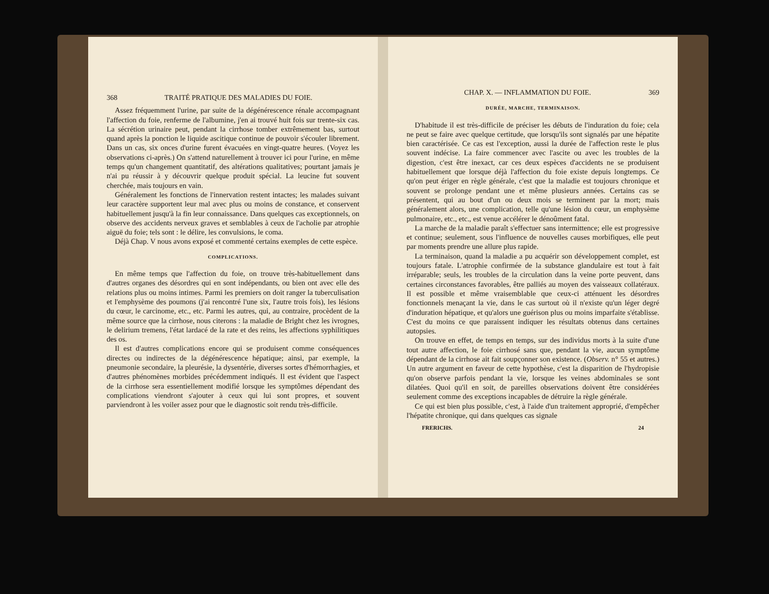368 TRAITÉ PRATIQUE DES MALADIES DU FOIE.
Assez fréquemment l'urine, par suite de la dégénérescence rénale accompagnant l'affection du foie, renferme de l'albumine, j'en ai trouvé huit fois sur trente-six cas. La sécrétion urinaire peut, pendant la cirrhose tomber extrêmement bas, surtout quand après la ponction le liquide ascitique continue de pouvoir s'écouler librement. Dans un cas, six onces d'urine furent évacuées en vingt-quatre heures. (Voyez les observations ci-après.) On s'attend naturellement à trouver ici pour l'urine, en même temps qu'un changement quantitatif, des altérations qualitatives; pourtant jamais je n'ai pu réussir à y découvrir quelque produit spécial. La leucine fut souvent cherchée, mais toujours en vain.
Généralement les fonctions de l'innervation restent intactes; les malades suivant leur caractère supportent leur mal avec plus ou moins de constance, et conservent habituellement jusqu'à la fin leur connaissance. Dans quelques cas exceptionnels, on observe des accidents nerveux graves et semblables à ceux de l'acholie par atrophie aiguë du foie; tels sont : le délire, les convulsions, le coma.
Déjà Chap. V nous avons exposé et commenté certains exemples de cette espèce.
COMPLICATIONS.
En même temps que l'affection du foie, on trouve très-habituellement dans d'autres organes des désordres qui en sont indépendants, ou bien ont avec elle des relations plus ou moins intimes. Parmi les premiers on doit ranger la tuberculisation et l'emphysème des poumons (j'ai rencontré l'une six, l'autre trois fois), les lésions du cœur, le carcinome, etc., etc. Parmi les autres, qui, au contraire, procèdent de la même source que la cirrhose, nous citerons : la maladie de Bright chez les ivrognes, le delirium tremens, l'état lardacé de la rate et des reins, les affections syphilitiques des os.
Il est d'autres complications encore qui se produisent comme conséquences directes ou indirectes de la dégénérescence hépatique; ainsi, par exemple, la pneumonie secondaire, la pleurésie, la dysentérie, diverses sortes d'hémorrhagies, et d'autres phénomènes morbides précédemment indiqués. Il est évident que l'aspect de la cirrhose sera essentiellement modifié lorsque les symptômes dépendant des complications viendront s'ajouter à ceux qui lui sont propres, et souvent parviendront à les voiler assez pour que le diagnostic soit rendu très-difficile.
CHAP. X. — INFLAMMATION DU FOIE. 369
DURÉE, MARCHE, TERMINAISON.
D'habitude il est très-difficile de préciser les débuts de l'induration du foie; cela ne peut se faire avec quelque certitude, que lorsqu'ils sont signalés par une hépatite bien caractérisée. Ce cas est l'exception, aussi la durée de l'affection reste le plus souvent indécise. La faire commencer avec l'ascite ou avec les troubles de la digestion, c'est être inexact, car ces deux espèces d'accidents ne se produisent habituellement que lorsque déjà l'affection du foie existe depuis longtemps. Ce qu'on peut ériger en règle générale, c'est que la maladie est toujours chronique et souvent se prolonge pendant une et même plusieurs années. Certains cas se présentent, qui au bout d'un ou deux mois se terminent par la mort; mais généralement alors, une complication, telle qu'une lésion du cœur, un emphysème pulmonaire, etc., etc., est venue accélérer le dénoûment fatal.
La marche de la maladie paraît s'effectuer sans intermittence; elle est progressive et continue; seulement, sous l'influence de nouvelles causes morbifiques, elle peut par moments prendre une allure plus rapide.
La terminaison, quand la maladie a pu acquérir son développement complet, est toujours fatale. L'atrophie confirmée de la substance glandulaire est tout à fait irréparable; seuls, les troubles de la circulation dans la veine porte peuvent, dans certaines circonstances favorables, être palliés au moyen des vaisseaux collatéraux. Il est possible et même vraisemblable que ceux-ci atténuent les désordres fonctionnels menaçant la vie, dans le cas surtout où il n'existe qu'un léger degré d'induration hépatique, et qu'alors une guérison plus ou moins imparfaite s'établisse. C'est du moins ce que paraissent indiquer les résultats obtenus dans certaines autopsies.
On trouve en effet, de temps en temps, sur des individus morts à la suite d'une tout autre affection, le foie cirrhosé sans que, pendant la vie, aucun symptôme dépendant de la cirrhose ait fait soupçonner son existence. (Observ. n° 55 et autres.) Un autre argument en faveur de cette hypothèse, c'est la disparition de l'hydropisie qu'on observe parfois pendant la vie, lorsque les veines abdominales se sont dilatées. Quoi qu'il en soit, de pareilles observations doivent être considérées seulement comme des exceptions incapables de détruire la règle générale.
Ce qui est bien plus possible, c'est, à l'aide d'un traitement approprié, d'empêcher l'hépatite chronique, qui dans quelques cas signale
FRERICHS. 24